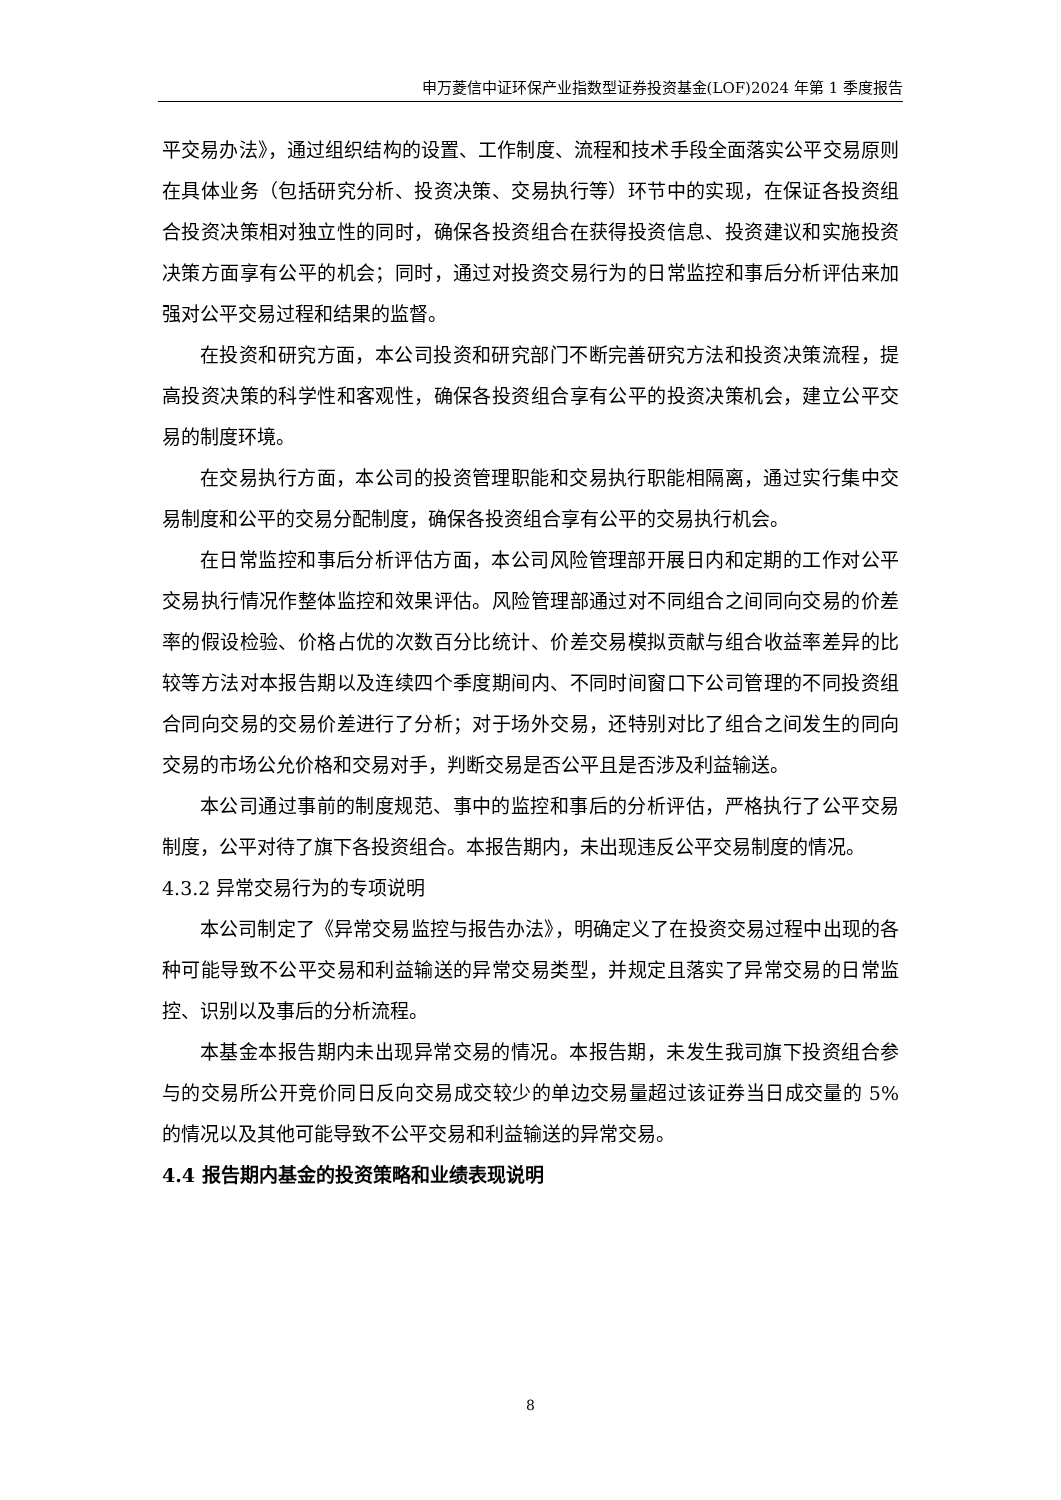申万菱信中证环保产业指数型证券投资基金(LOF)2024 年第 1 季度报告
平交易办法》，通过组织结构的设置、工作制度、流程和技术手段全面落实公平交易原则在具体业务（包括研究分析、投资决策、交易执行等）环节中的实现，在保证各投资组合投资决策相对独立性的同时，确保各投资组合在获得投资信息、投资建议和实施投资决策方面享有公平的机会；同时，通过对投资交易行为的日常监控和事后分析评估来加强对公平交易过程和结果的监督。
在投资和研究方面，本公司投资和研究部门不断完善研究方法和投资决策流程，提高投资决策的科学性和客观性，确保各投资组合享有公平的投资决策机会，建立公平交易的制度环境。
在交易执行方面，本公司的投资管理职能和交易执行职能相隔离，通过实行集中交易制度和公平的交易分配制度，确保各投资组合享有公平的交易执行机会。
在日常监控和事后分析评估方面，本公司风险管理部开展日内和定期的工作对公平交易执行情况作整体监控和效果评估。风险管理部通过对不同组合之间同向交易的价差率的假设检验、价格占优的次数百分比统计、价差交易模拟贡献与组合收益率差异的比较等方法对本报告期以及连续四个季度期间内、不同时间窗口下公司管理的不同投资组合同向交易的交易价差进行了分析；对于场外交易，还特别对比了组合之间发生的同向交易的市场公允价格和交易对手，判断交易是否公平且是否涉及利益输送。
本公司通过事前的制度规范、事中的监控和事后的分析评估，严格执行了公平交易制度，公平对待了旗下各投资组合。本报告期内，未出现违反公平交易制度的情况。
4.3.2 异常交易行为的专项说明
本公司制定了《异常交易监控与报告办法》，明确定义了在投资交易过程中出现的各种可能导致不公平交易和利益输送的异常交易类型，并规定且落实了异常交易的日常监控、识别以及事后的分析流程。
本基金本报告期内未出现异常交易的情况。本报告期，未发生我司旗下投资组合参与的交易所公开竞价同日反向交易成交较少的单边交易量超过该证券当日成交量的 5%的情况以及其他可能导致不公平交易和利益输送的异常交易。
4.4 报告期内基金的投资策略和业绩表现说明
8